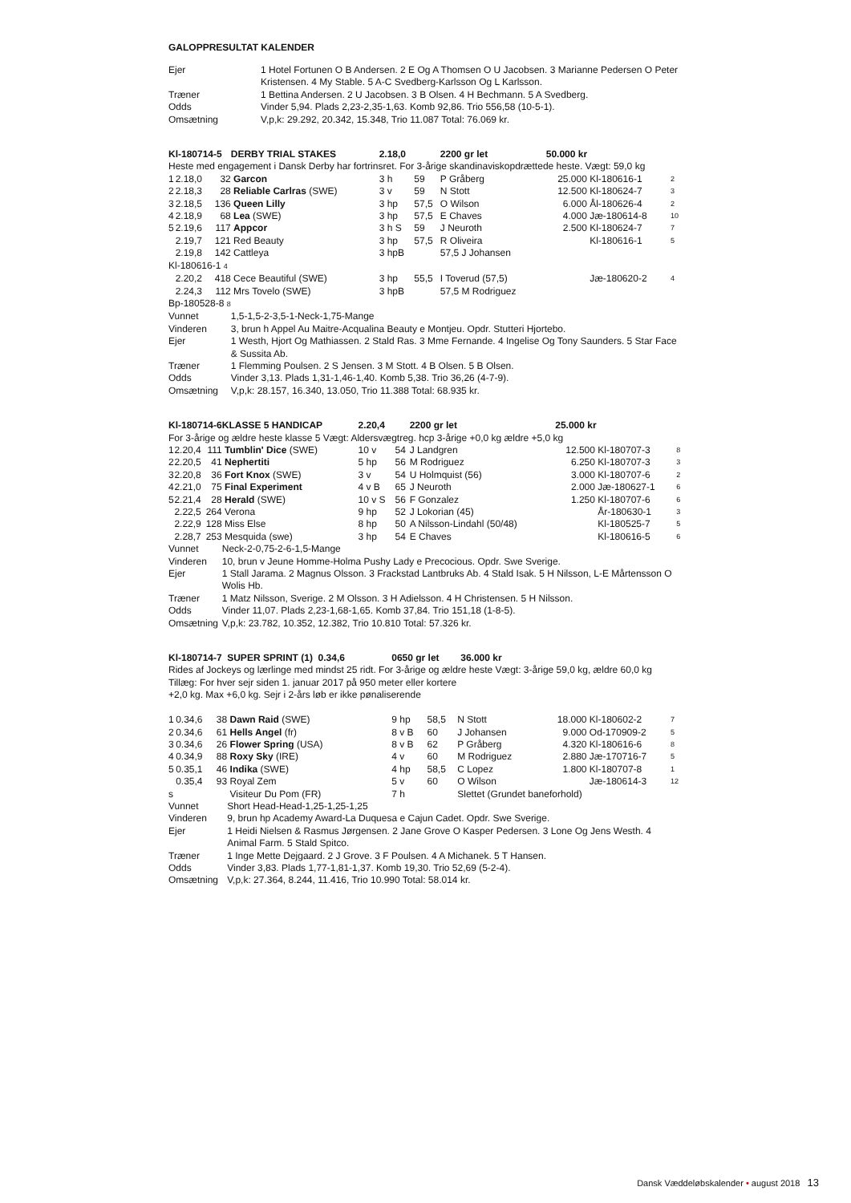GALOPPRESULTAT KALENDER
| Ejer | 1 Hotel Fortunen O B Andersen. 2 E Og A Thomsen O U Jacobsen. 3 Marianne Pedersen O Peter Kristensen. 4 My Stable. 5 A-C Svedberg-Karlsson Og L Karlsson. |
| Træner | 1 Bettina Andersen. 2 U Jacobsen. 3 B Olsen. 4 H Bechmann. 5 A Svedberg. |
| Odds | Vinder 5,94. Plads 2,23-2,35-1,63. Komb 92,86. Trio 556,58 (10-5-1). |
| Omsætning | V,p,k: 29.292, 20.342, 15.348, Trio 11.087 Total: 76.069 kr. |
| Kl-180714-5 | | | DERBY TRIAL STAKES | 2.18,0 | | 2200 gr let | 50.000 kr | | |
| Heste med engagement i Dansk Derby har fortrinsret. For 3-årige skandinaviskopdrættede heste. Vægt: 59,0 kg | | | | | | | | | |
| 1 | 2.18,0 | 32 | Garcon | 3 h | 59 | P Gråberg | 25.000 | Kl-180616-1 | 2 |
| 2 | 2.18,3 | 28 | Reliable Carlras (SWE) | 3 v | 59 | N Stott | 12.500 | Kl-180624-7 | 3 |
| 3 | 2.18,5 | 136 | Queen Lilly | 3 hp | 57,5 | O Wilson | 6.000 | Ål-180626-4 | 2 |
| 4 | 2.18,9 | 68 | Lea (SWE) | 3 hp | 57,5 | E Chaves | 4.000 | Jæ-180614-8 | 10 |
| 5 | 2.19,6 | 117 | Appcor | 3 h S | 59 | J Neuroth | 2.500 | Kl-180624-7 | 7 |
| | 2.19,7 | 121 | Red Beauty | 3 hp | 57,5 | R Oliveira | | Kl-180616-1 | 5 |
| | 2.19,8 | 142 | Cattleya | 3 hpB | | 57,5 J Johansen | | | |
| Kl-180616-1 4 | | | | | | | | | |
| | 2.20,2 | 418 | Cece Beautiful (SWE) | 3 hp | 55,5 | I Toverud (57,5) | | Jæ-180620-2 | 4 |
| | 2.24,3 | 112 | Mrs Tovelo (SWE) | 3 hpB | | 57,5 M Rodriguez | | | |
| Bp-180528-8 8 | | | | | | | | | |
| Vunnet | | | 1,5-1,5-2-3,5-1-Neck-1,75-Mange | | | | | | |
| Vinderen | | | 3, brun h Appel Au Maitre-Acqualina Beauty e Montjeu. Opdr. Stutteri Hjortebo. | | | | | | |
| Ejer | | | 1 Westh, Hjort Og Mathiassen. 2 Stald Ras. 3 Mme Fernande. 4 Ingelise Og Tony Saunders. 5 Star Face & Sussita Ab. | | | | | | |
| Træner | | | 1 Flemming Poulsen. 2 S Jensen. 3 M Stott. 4 B Olsen. 5 B Olsen. | | | | | | |
| Odds | | | Vinder 3,13. Plads 1,31-1,46-1,40. Komb 5,38. Trio 36,26 (4-7-9). | | | | | | |
| Omsætning | | | V,p,k: 28.157, 16.340, 13.050, Trio 11.388 Total: 68.935 kr. | | | | | | |
| Kl-180714-6 | | | KLASSE 5 HANDICAP | 2.20,4 | | 2200 gr let | 25.000 kr | | |
| For 3-årige og ældre heste klasse 5 Vægt: Aldersvægtreg. hcp 3-årige +0,0 kg ældre +5,0 kg | | | | | | | | | |
| 1 | 2.20,4 | 111 | Tumblin' Dice (SWE) | 10 v | 54 | J Landgren | 12.500 | Kl-180707-3 | 8 |
| 2 | 2.20,5 | 41 | Nephertiti | 5 hp | 56 | M Rodriguez | 6.250 | Kl-180707-3 | 3 |
| 3 | 2.20,8 | 36 | Fort Knox (SWE) | 3 v | 54 | U Holmquist (56) | 3.000 | Kl-180707-6 | 2 |
| 4 | 2.21,0 | 75 | Final Experiment | 4 v B | 65 | J Neuroth | 2.000 | Jæ-180627-1 | 6 |
| 5 | 2.21,4 | 28 | Herald (SWE) | 10 v S | 56 | F Gonzalez | 1.250 | Kl-180707-6 | 6 |
| | 2.22,5 | 264 | Verona | 9 hp | 52 | J Lokorian (45) | | År-180630-1 | 3 |
| | 2.22,9 | 128 | Miss Else | 8 hp | 50 | A Nilsson-Lindahl (50/48) | | Kl-180525-7 | 5 |
| | 2.28,7 | 253 | Mesquida (swe) | 3 hp | 54 | E Chaves | | Kl-180616-5 | 6 |
| Vunnet | | | Neck-2-0,75-2-6-1,5-Mange | | | | | | |
| Vinderen | | | 10, brun v Jeune Homme-Holma Pushy Lady e Precocious. Opdr. Swe Sverige. | | | | | | |
| Ejer | | | 1 Stall Jarama. 2 Magnus Olsson. 3 Frackstad Lantbruks Ab. 4 Stald Isak. 5 H Nilsson, L-E Mårtensson O Wolis Hb. | | | | | | |
| Træner | | | 1 Matz Nilsson, Sverige. 2 M Olsson. 3 H Adielsson. 4 H Christensen. 5 H Nilsson. | | | | | | |
| Odds | | | Vinder 11,07. Plads 2,23-1,68-1,65. Komb 37,84. Trio 151,18 (1-8-5). | | | | | | |
| Omsætning | | | V,p,k: 23.782, 10.352, 12.382, Trio 10.810 Total: 57.326 kr. | | | | | | |
| Kl-180714-7 | | | SUPER SPRINT (1) 0.34,6 | 0650 gr let 36.000 kr | | | | | |
| Rides af Jockeys og lærlinge med mindst 25 ridt. For 3-årige og ældre heste Vægt: 3-årige 59,0 kg, ældre 60,0 kg Tillæg: For hver sejr siden 1. januar 2017 på 950 meter eller kortere +2,0 kg. Max +6,0 kg. Sejr i 2-års løb er ikke pønaliserende | | | | | | | | | |
| 1 | 0.34,6 | 38 | Dawn Raid (SWE) | 9 hp | 58,5 | N Stott | 18.000 | Kl-180602-2 | 7 |
| 2 | 0.34,6 | 61 | Hells Angel (fr) | 8 v B | 60 | J Johansen | 9.000 | Od-170909-2 | 5 |
| 3 | 0.34,6 | 26 | Flower Spring (USA) | 8 v B | 62 | P Gråberg | 4.320 | Kl-180616-6 | 8 |
| 4 | 0.34,9 | 88 | Roxy Sky (IRE) | 4 v | 60 | M Rodriguez | 2.880 | Jæ-170716-7 | 5 |
| 5 | 0.35,1 | 46 | Indika (SWE) | 4 hp | 58,5 | C Lopez | 1.800 | Kl-180707-8 | 1 |
| | 0.35,4 | 93 | Royal Zem | 5 v | 60 | O Wilson | | Jæ-180614-3 | 12 |
| s | | | Visiteur Du Pom (FR) | 7 h | | Slettet (Grundet baneforhold) | | | |
| Vunnet | | | Short Head-Head-1,25-1,25-1,25 | | | | | | |
| Vinderen | | | 9, brun hp Academy Award-La Duquesa e Cajun Cadet. Opdr. Swe Sverige. | | | | | | |
| Ejer | | | 1 Heidi Nielsen & Rasmus Jørgensen. 2 Jane Grove O Kasper Pedersen. 3 Lone Og Jens Westh. 4 Animal Farm. 5 Stald Spitco. | | | | | | |
| Træner | | | 1 Inge Mette Dejgaard. 2 J Grove. 3 F Poulsen. 4 A Michanek. 5 T Hansen. | | | | | | |
| Odds | | | Vinder 3,83. Plads 1,77-1,81-1,37. Komb 19,30. Trio 52,69 (5-2-4). | | | | | | |
| Omsætning | | | V,p,k: 27.364, 8.244, 11.416, Trio 10.990 Total: 58.014 kr. | | | | | | |
Dansk Væddeløbskalender • august 2018 13